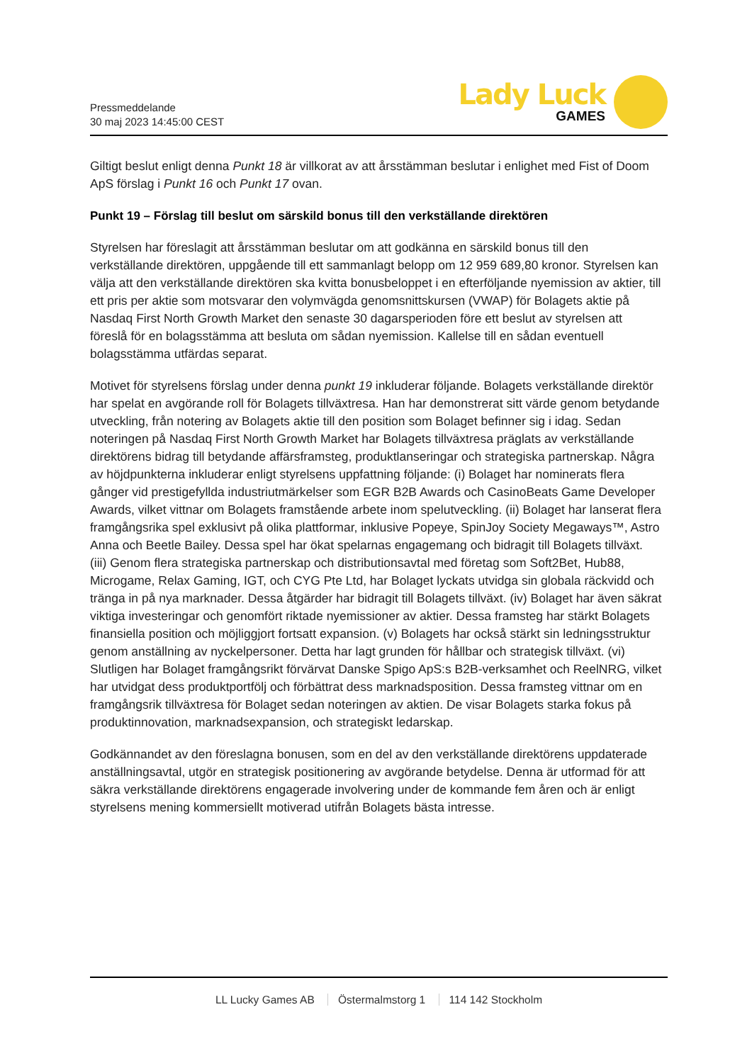Pressmeddelande
30 maj 2023 14:45:00 CEST
Lady Luck
GAMES
Giltigt beslut enligt denna Punkt 18 är villkorat av att årsstämman beslutar i enlighet med Fist of Doom ApS förslag i Punkt 16 och Punkt 17 ovan.
Punkt 19 – Förslag till beslut om särskild bonus till den verkställande direktören
Styrelsen har föreslagit att årsstämman beslutar om att godkänna en särskild bonus till den verkställande direktören, uppgående till ett sammanlagt belopp om 12 959 689,80 kronor. Styrelsen kan välja att den verkställande direktören ska kvitta bonusbeloppet i en efterföljande nyemission av aktier, till ett pris per aktie som motsvarar den volymvägda genomsnittskursen (VWAP) för Bolagets aktie på Nasdaq First North Growth Market den senaste 30 dagarsperioden före ett beslut av styrelsen att föreslå för en bolagsstämma att besluta om sådan nyemission. Kallelse till en sådan eventuell bolagsstämma utfärdas separat.
Motivet för styrelsens förslag under denna punkt 19 inkluderar följande. Bolagets verkställande direktör har spelat en avgörande roll för Bolagets tillväxtresa. Han har demonstrerat sitt värde genom betydande utveckling, från notering av Bolagets aktie till den position som Bolaget befinner sig i idag. Sedan noteringen på Nasdaq First North Growth Market har Bolagets tillväxtresa präglats av verkställande direktörens bidrag till betydande affärsframsteg, produktlanseringar och strategiska partnerskap. Några av höjdpunkterna inkluderar enligt styrelsens uppfattning följande: (i) Bolaget har nominerats flera gånger vid prestigefyllda industriutmärkelser som EGR B2B Awards och CasinoBeats Game Developer Awards, vilket vittnar om Bolagets framstående arbete inom spelutveckling. (ii) Bolaget har lanserat flera framgångsrika spel exklusivt på olika plattformar, inklusive Popeye, SpinJoy Society Megaways™, Astro Anna och Beetle Bailey. Dessa spel har ökat spelarnas engagemang och bidragit till Bolagets tillväxt. (iii) Genom flera strategiska partnerskap och distributionsavtal med företag som Soft2Bet, Hub88, Microgame, Relax Gaming, IGT, och CYG Pte Ltd, har Bolaget lyckats utvidga sin globala räckvidd och tränga in på nya marknader. Dessa åtgärder har bidragit till Bolagets tillväxt. (iv) Bolaget har även säkrat viktiga investeringar och genomfört riktade nyemissioner av aktier. Dessa framsteg har stärkt Bolagets finansiella position och möjliggjort fortsatt expansion. (v) Bolagets har också stärkt sin ledningsstruktur genom anställning av nyckelpersoner. Detta har lagt grunden för hållbar och strategisk tillväxt. (vi) Slutligen har Bolaget framgångsrikt förvärvat Danske Spigo ApS:s B2B-verksamhet och ReelNRG, vilket har utvidgat dess produktportfölj och förbättrat dess marknadsposition. Dessa framsteg vittnar om en framgångsrik tillväxtresa för Bolaget sedan noteringen av aktien. De visar Bolagets starka fokus på produktinnovation, marknadsexpansion, och strategiskt ledarskap.
Godkännandet av den föreslagna bonusen, som en del av den verkställande direktörens uppdaterade anställningsavtal, utgör en strategisk positionering av avgörande betydelse. Denna är utformad för att säkra verkställande direktörens engagerade involvering under de kommande fem åren och är enligt styrelsens mening kommersiellt motiverad utifrån Bolagets bästa intresse.
LL Lucky Games AB Östermalmstorg 1 114 142 Stockholm